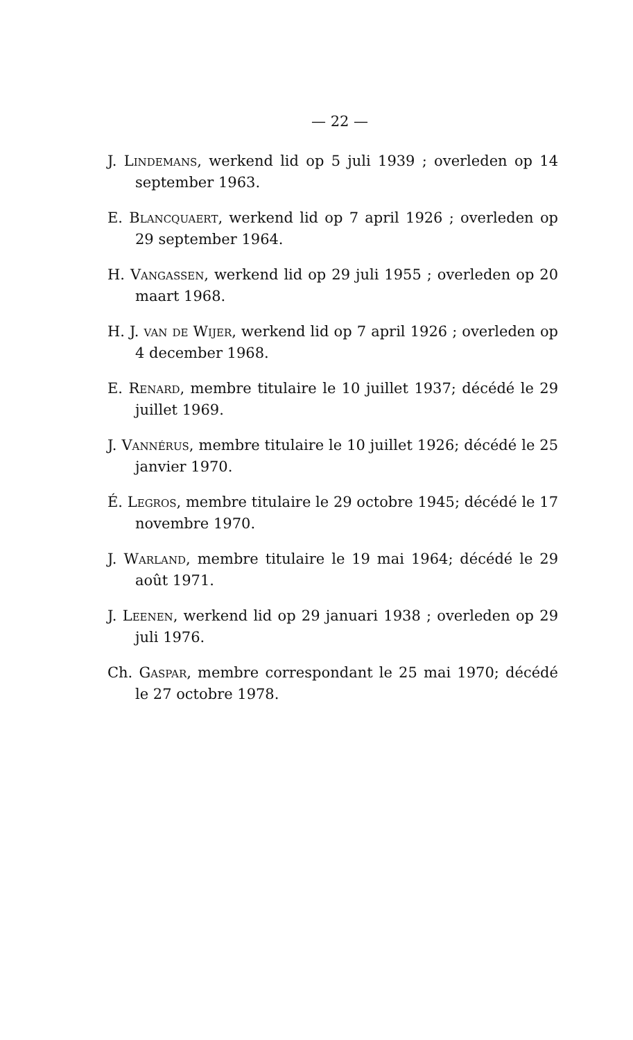— 22 —
J. Lindemans, werkend lid op 5 juli 1939 ; overleden op 14 september 1963.
E. Blancquaert, werkend lid op 7 april 1926 ; overleden op 29 september 1964.
H. Vangassen, werkend lid op 29 juli 1955 ; overleden op 20 maart 1968.
H. J. van de Wijer, werkend lid op 7 april 1926 ; overleden op 4 december 1968.
E. Renard, membre titulaire le 10 juillet 1937; décédé le 29 juillet 1969.
J. Vannérus, membre titulaire le 10 juillet 1926; décédé le 25 janvier 1970.
É. Legros, membre titulaire le 29 octobre 1945; décédé le 17 novembre 1970.
J. Warland, membre titulaire le 19 mai 1964; décédé le 29 août 1971.
J. Leenen, werkend lid op 29 januari 1938 ; overleden op 29 juli 1976.
Ch. Gaspar, membre correspondant le 25 mai 1970; décédé le 27 octobre 1978.